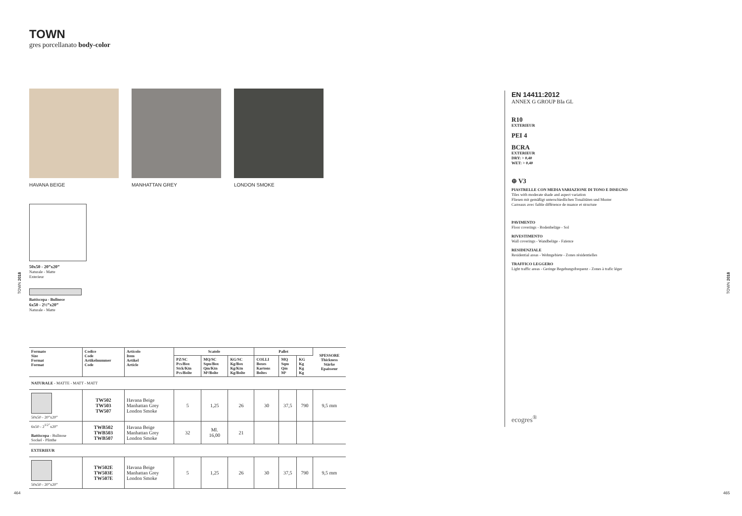TOWN
gres porcellanato body-color
HAVANA BEIGE MANHATTAN GREY LONDON SMOKE
50x50 - 20”x20”
Naturale - Matte
Exterieur
Battiscopa - Bullnose
6x50 - 2½”x20”
Naturale - Matte
| Formato Size Format Format | Codice Code Artikelnummer Code | Articolo Item Artikel Article | Scatole | | | Pallet | | | SPESSORE Thickness Stärke Epaisseur |
| --- | --- | --- | --- | --- | --- | --- | --- | --- | --- |
| | | | PZ/SC Pcs/Box Stck/Ktn Pcs/Boîte | MQ/SC Sqm/Box Qm/Ktn M²/Boîte | KG/SC Kg/Box Kg/Ktn Kg/Boîte | COLLI Boxes Kartons Boîtes | MQ Sqm Qm M² | KG Kg Kg Kg | |
| NATURALE - MATTE - MATT - MATT | | | | | | | | | |
| 50x50 - 20”x20” | TW502 TW503 TW507 | Havana Beige Manhattan Grey London Smoke | 5 | 1,25 | 26 | 30 | 37,5 | 790 | 9,5 mm |
| 6x50 - 2<sup>1/2”</sup>x20” Battiscopa - Bullnose Sockel - Plinthe | TWB502 TWB503 TWB507 | Havana Beige Manhattan Grey London Smoke | 32 | Ml. 16,00 | 21 | | | | |
| EXTERIEUR | | | | | | | | | |
| 50x50 - 20”x20” | TW502E TW503E TW507E | Havana Beige Manhattan Grey London Smoke | 5 | 1,25 | 26 | 30 | 37,5 | 790 | 9,5 mm |
TOWN 2018
464
EN 14411:2012
ANNEX G GROUP BIa GL
R10
EXTERIEUR
PEI 4
BCRA
EXTERIEUR
DRY: > 0,40
WET: > 0,40
⊕ V3
PIASTRELLE CON MEDIA VARIAZIONE DI TONO E DISEGNO
Tiles with moderate shade and aspect variation
Fliesen mit gemäßigt unterschiedlichen Tonalitäten und Muster
Carreaux avec faible différence de nuance et structure
PAVIMENTO
Floor coverings - Bodenbeläge - Sol
RIVESTIMENTO
Wall coverings - Wandbeläge - Faïence
RESIDENZIALE
Residential areas - Wohngebiete - Zones résidentielles
TRAFFICO LEGGERO
Light traffic areas - Geringe Begehungsfrequenz - Zones à trafic léger
ecogres<sup>®</sup>
TOWN 2018
465